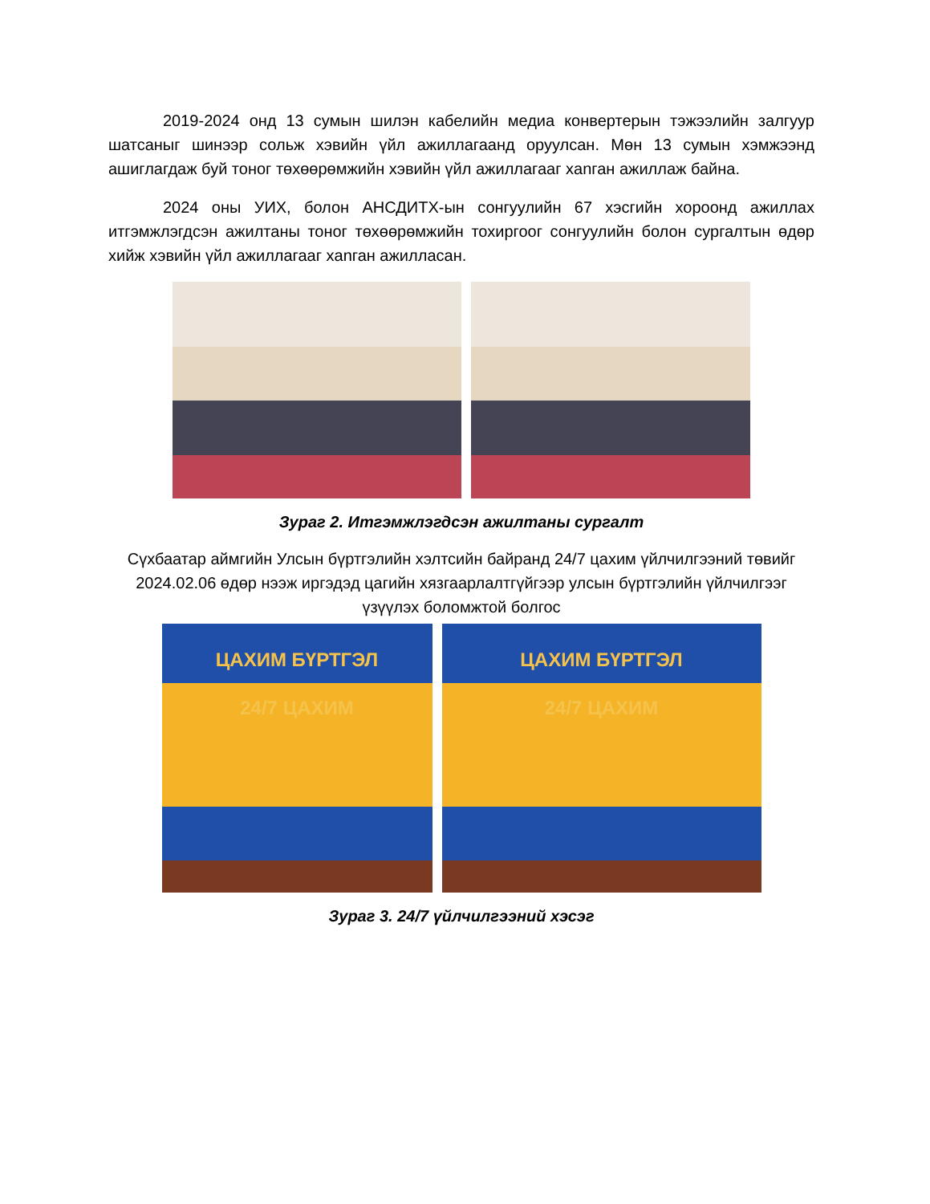2019-2024 онд 13 сумын шилэн кабелийн медиа конвертерын тэжээлийн залгуур шатсаныг шинээр сольж хэвийн үйл ажиллагаанд оруулсан. Мөн 13 сумын хэмжээнд ашиглагдаж буй тоног төхөөрөмжийн хэвийн үйл ажиллагааг хanган ажиллаж байна.
2024 оны УИХ, болон АНСДИТХ-ын сонгуулийн 67 хэсгийн хороонд ажиллах итгэмжлэгдсэн ажилтаны тоног төхөөрөмжийн тохиргоог сонгуулийн болон сургалтын өдөр хийж хэвийн үйл ажиллагааг хanган ажилласан.
Зураг 2. Итгэмжлэгдсэн ажилтаны сургалт
Сүхбаатар аймгийн Улсын бүртгэлийн хэлтсийн байранд 24/7 цахим үйлчилгээний төвийг 2024.02.06 өдөр нээж иргэдэд цагийн хязгаарлалтгүйгээр улсын бүртгэлийн үйлчилгээг үзүүлэх боломжтой болгос
ЦАХИМ БҮРТГЭЛ
24/7 ЦАХИМ
ЦАХИМ БҮРТГЭЛ
24/7 ЦАХИМ
Зураг 3. 24/7 үйлчилгээний хэсэг